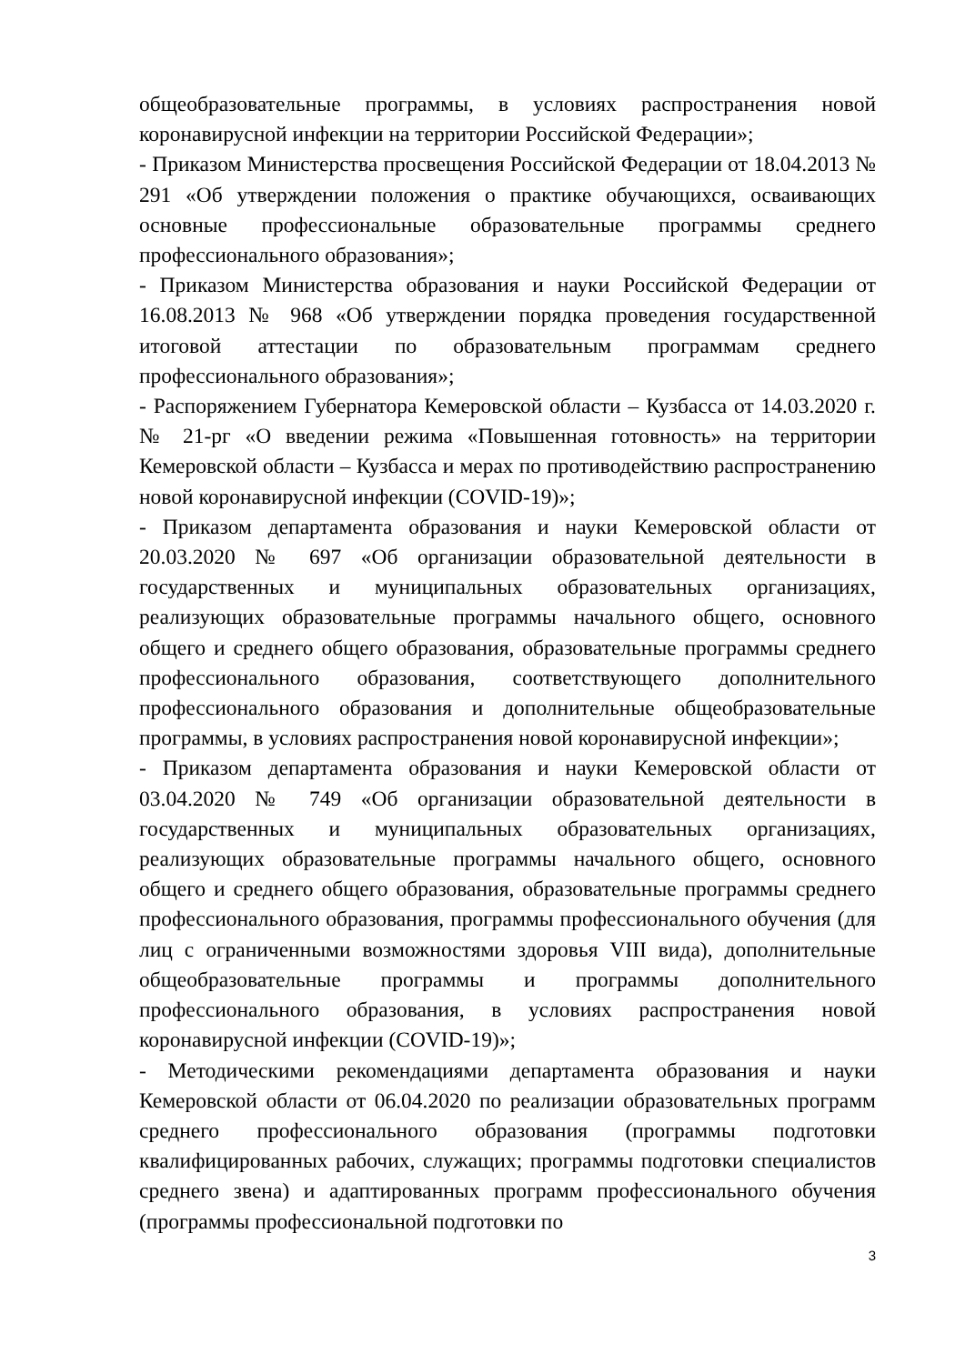общеобразовательные программы, в условиях распространения новой коронавирусной инфекции на территории Российской Федерации»;
- Приказом Министерства просвещения Российской Федерации от 18.04.2013 № 291 «Об утверждении положения о практике обучающихся, осваивающих основные профессиональные образовательные программы среднего профессионального образования»;
- Приказом Министерства образования и науки Российской Федерации от 16.08.2013 № 968 «Об утверждении порядка проведения государственной итоговой аттестации по образовательным программам среднего профессионального образования»;
- Распоряжением Губернатора Кемеровской области – Кузбасса от 14.03.2020 г. № 21-рг «О введении режима «Повышенная готовность» на территории Кемеровской области – Кузбасса и мерах по противодействию распространению новой коронавирусной инфекции (COVID-19)»;
- Приказом департамента образования и науки Кемеровской области от 20.03.2020 № 697 «Об организации образовательной деятельности в государственных и муниципальных образовательных организациях, реализующих образовательные программы начального общего, основного общего и среднего общего образования, образовательные программы среднего профессионального образования, соответствующего дополнительного профессионального образования и дополнительные общеобразовательные программы, в условиях распространения новой коронавирусной инфекции»;
- Приказом департамента образования и науки Кемеровской области от 03.04.2020 № 749 «Об организации образовательной деятельности в государственных и муниципальных образовательных организациях, реализующих образовательные программы начального общего, основного общего и среднего общего образования, образовательные программы среднего профессионального образования, программы профессионального обучения (для лиц с ограниченными возможностями здоровья VIII вида), дополнительные общеобразовательные программы и программы дополнительного профессионального образования, в условиях распространения новой коронавирусной инфекции (COVID-19)»;
- Методическими рекомендациями департамента образования и науки Кемеровской области от 06.04.2020 по реализации образовательных программ среднего профессионального образования (программы подготовки квалифицированных рабочих, служащих; программы подготовки специалистов среднего звена) и адаптированных программ профессионального обучения (программы профессиональной подготовки по
3